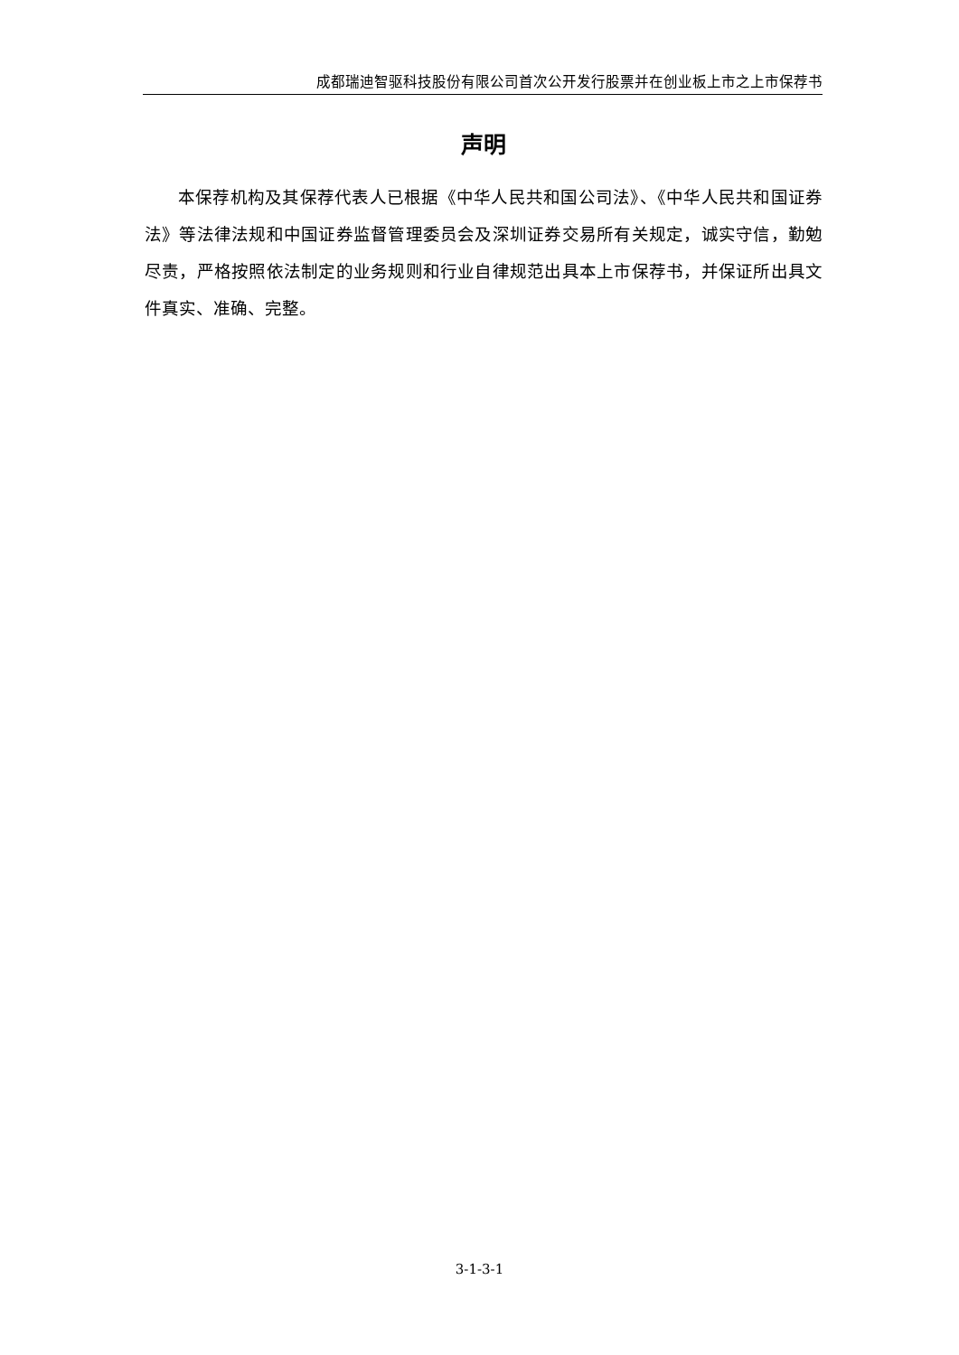成都瑞迪智驱科技股份有限公司首次公开发行股票并在创业板上市之上市保荐书
声明
本保荐机构及其保荐代表人已根据《中华人民共和国公司法》、《中华人民共和国证券法》等法律法规和中国证券监督管理委员会及深圳证券交易所有关规定，诚实守信，勤勉尽责，严格按照依法制定的业务规则和行业自律规范出具本上市保荐书，并保证所出具文件真实、准确、完整。
3-1-3-1